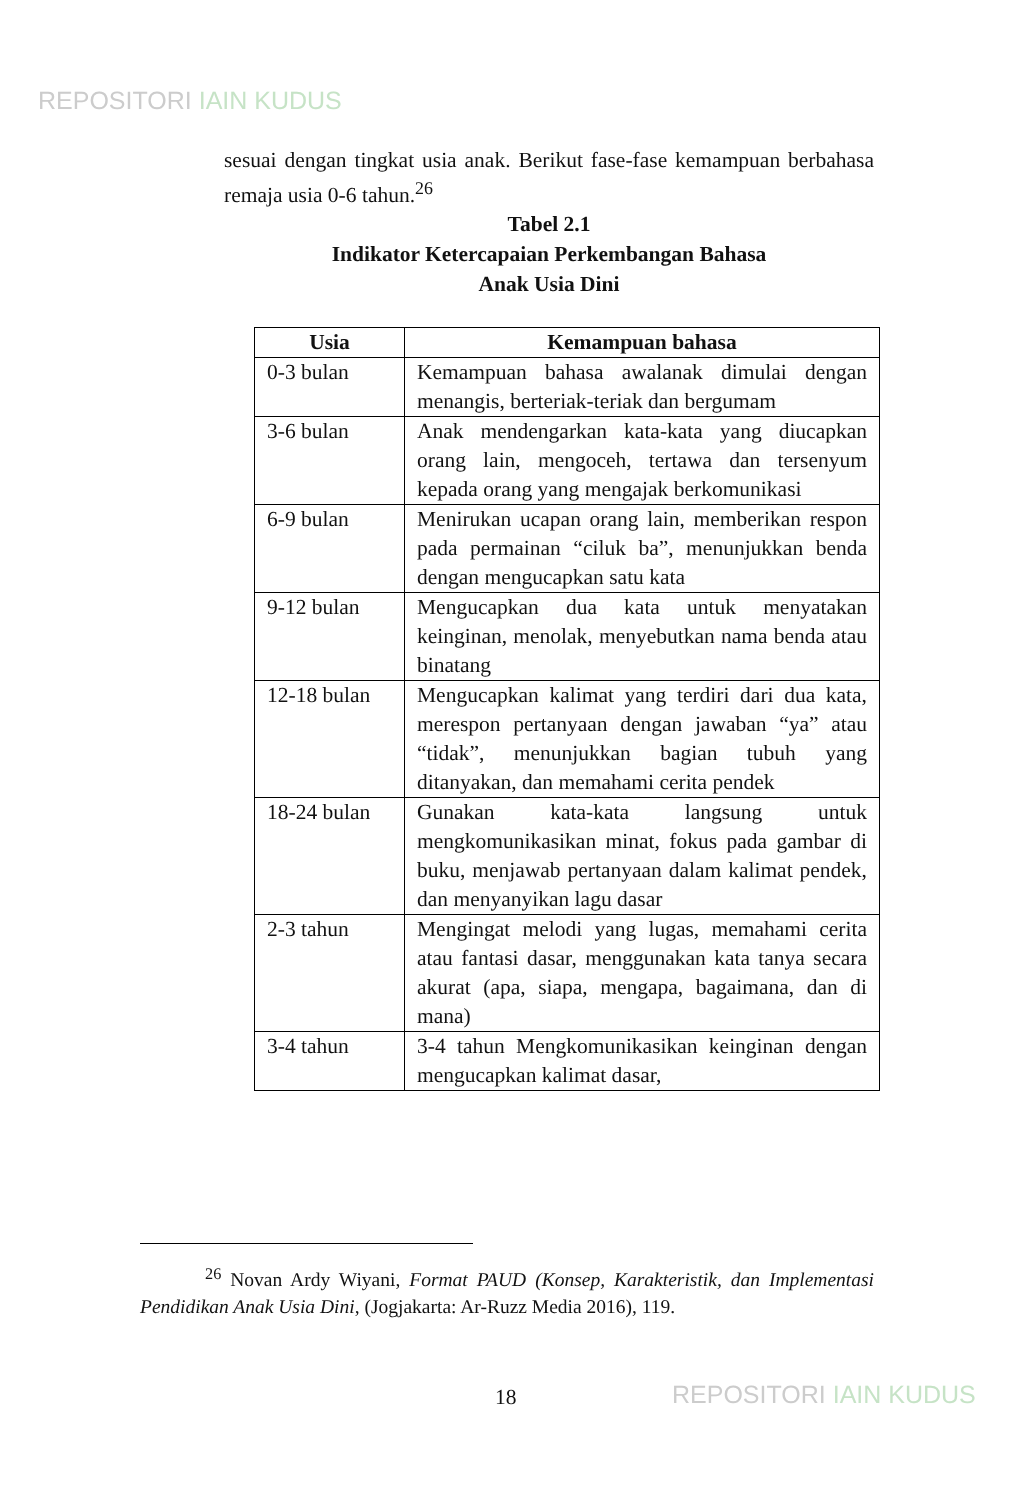REPOSITORI IAIN KUDUS
sesuai dengan tingkat usia anak. Berikut fase-fase kemampuan berbahasa remaja usia 0-6 tahun.<sup>26</sup>
Tabel 2.1
Indikator Ketercapaian Perkembangan Bahasa
Anak Usia Dini
| Usia | Kemampuan bahasa |
| --- | --- |
| 0-3 bulan | Kemampuan bahasa awalanak dimulai dengan menangis, berteriak-teriak dan bergumam |
| 3-6 bulan | Anak mendengarkan kata-kata yang diucapkan orang lain, mengoceh, tertawa dan tersenyum kepada orang yang mengajak berkomunikasi |
| 6-9 bulan | Menirukan ucapan orang lain, memberikan respon pada permainan “ciluk ba”, menunjukkan benda dengan mengucapkan satu kata |
| 9-12 bulan | Mengucapkan dua kata untuk menyatakan keinginan, menolak, menyebutkan nama benda atau binatang |
| 12-18 bulan | Mengucapkan kalimat yang terdiri dari dua kata, merespon pertanyaan dengan jawaban “ya” atau “tidak”, menunjukkan bagian tubuh yang ditanyakan, dan memahami cerita pendek |
| 18-24 bulan | Gunakan kata-kata langsung untuk mengkomunikasikan minat, fokus pada gambar di buku, menjawab pertanyaan dalam kalimat pendek, dan menyanyikan lagu dasar |
| 2-3 tahun | Mengingat melodi yang lugas, memahami cerita atau fantasi dasar, menggunakan kata tanya secara akurat (apa, siapa, mengapa, bagaimana, dan di mana) |
| 3-4 tahun | 3-4 tahun Mengkomunikasikan keinginan dengan mengucapkan kalimat dasar, |
<sup>26</sup> Novan Ardy Wiyani, Format PAUD (Konsep, Karakteristik, dan Implementasi Pendidikan Anak Usia Dini, (Jogjakarta: Ar-Ruzz Media 2016), 119.
18 REPOSITORI IAIN KUDUS